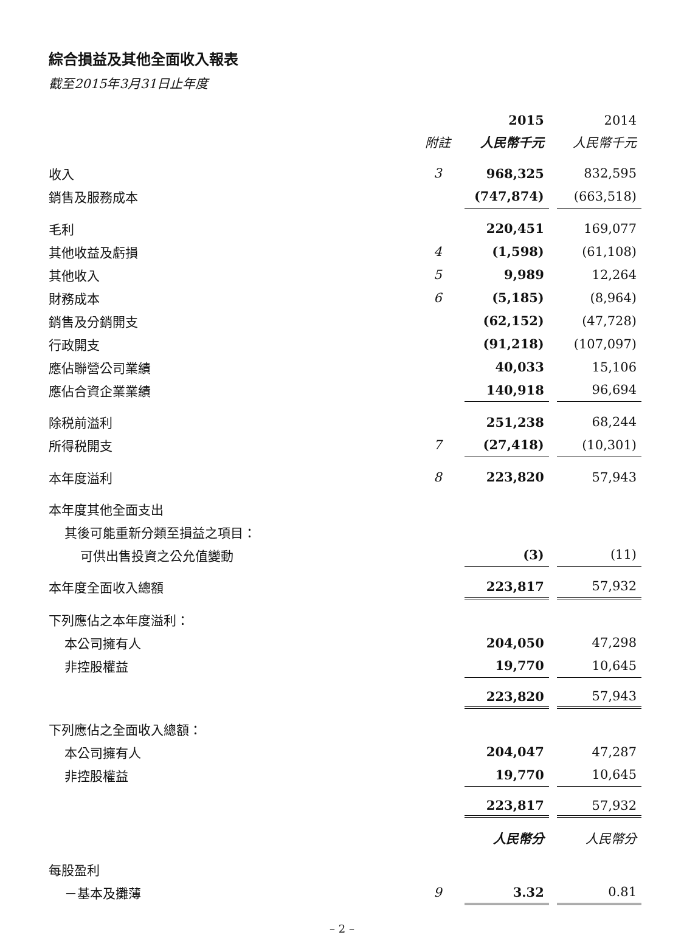綜合損益及其他全面收入報表
截至2015年3月31日止年度
| | | 2015 | | 2014 |
| | 附註 | 人民幣千元 | | 人民幣千元 |
| 收入 | 3 | 968,325 | | 832,595 |
| 銷售及服務成本 | | (747,874) | | (663,518) |
| 毛利 | | 220,451 | | 169,077 |
| 其他收益及虧損 | 4 | (1,598) | | (61,108) |
| 其他收入 | 5 | 9,989 | | 12,264 |
| 財務成本 | 6 | (5,185) | | (8,964) |
| 銷售及分銷開支 | | (62,152) | | (47,728) |
| 行政開支 | | (91,218) | | (107,097) |
| 應佔聯營公司業績 | | 40,033 | | 15,106 |
| 應佔合資企業業績 | | 140,918 | | 96,694 |
| 除税前溢利 | | 251,238 | | 68,244 |
| 所得税開支 | 7 | (27,418) | | (10,301) |
| 本年度溢利 | 8 | 223,820 | | 57,943 |
| 本年度其他全面支出 | | | | |
| 其後可能重新分類至損益之項目： | | | | |
| 可供出售投資之公允值變動 | | (3) | | (11) |
| 本年度全面收入總額 | | 223,817 | | 57,932 |
| 下列應佔之本年度溢利： | | | | |
| 本公司擁有人 | | 204,050 | | 47,298 |
| 非控股權益 | | 19,770 | | 10,645 |
| | | 223,820 | | 57,943 |
| 下列應佔之全面收入總額： | | | | |
| 本公司擁有人 | | 204,047 | | 47,287 |
| 非控股權益 | | 19,770 | | 10,645 |
| | | 223,817 | | 57,932 |
| | | 人民幣分 | | 人民幣分 |
| 每股盈利 | | | | |
| －基本及攤薄 | 9 | 3.32 | | 0.81 |
– 2 –